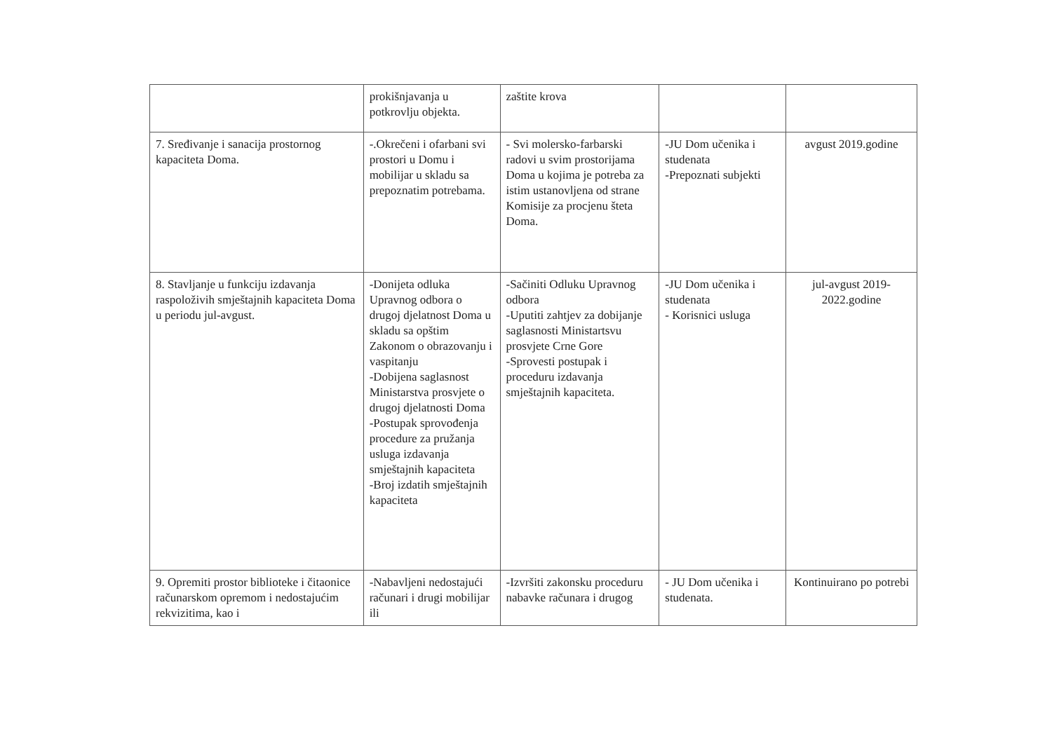| | prokišnjavanja u potkrovlju objekta. | zaštite krova | | |
| 7. Sređivanje i sanacija prostornog kapaciteta Doma. | -.Okrečeni i ofarbani svi prostori u Domu i mobilijar u skladu sa prepoznatim potrebama. | - Svi molersko-farbarski radovi u svim prostorijama Doma u kojima je potreba za istim ustanovljena od strane Komisije za procjenu šteta Doma. | -JU Dom učenika i studenata -Prepoznati subjekti | avgust 2019.godine |
| 8. Stavljanje u funkciju izdavanja raspoloživih smještajnih kapaciteta Doma u periodu jul-avgust. | -Donijeta odluka Upravnog odbora o drugoj djelatnost Doma u skladu sa opštim Zakonom o obrazovanju i vaspitanju -Dobijena saglasnost Ministarstva prosvjete o drugoj djelatnosti Doma -Postupak sprovođenja procedure za pružanja usluga izdavanja smještajnih kapaciteta -Broj izdatih smještajnih kapaciteta | -Sačiniti Odluku Upravnog odbora -Uputiti zahtjev za dobijanje saglasnosti Ministartsvu prosvjete Crne Gore -Sprovesti postupak i proceduru izdavanja smještajnih kapaciteta. | -JU Dom učenika i studenata - Korisnici usluga | jul-avgust 2019-2022.godine |
| 9. Opremiti prostor biblioteke i čitaonice računarskom opremom i nedostajućim rekvizitima, kao i | -Nabavljeni nedostajući računari i drugi mobilijar ili | -Izvršiti zakonsku proceduru nabavke računara i drugog | - JU Dom učenika i studenata. | Kontinuirano po potrebi |